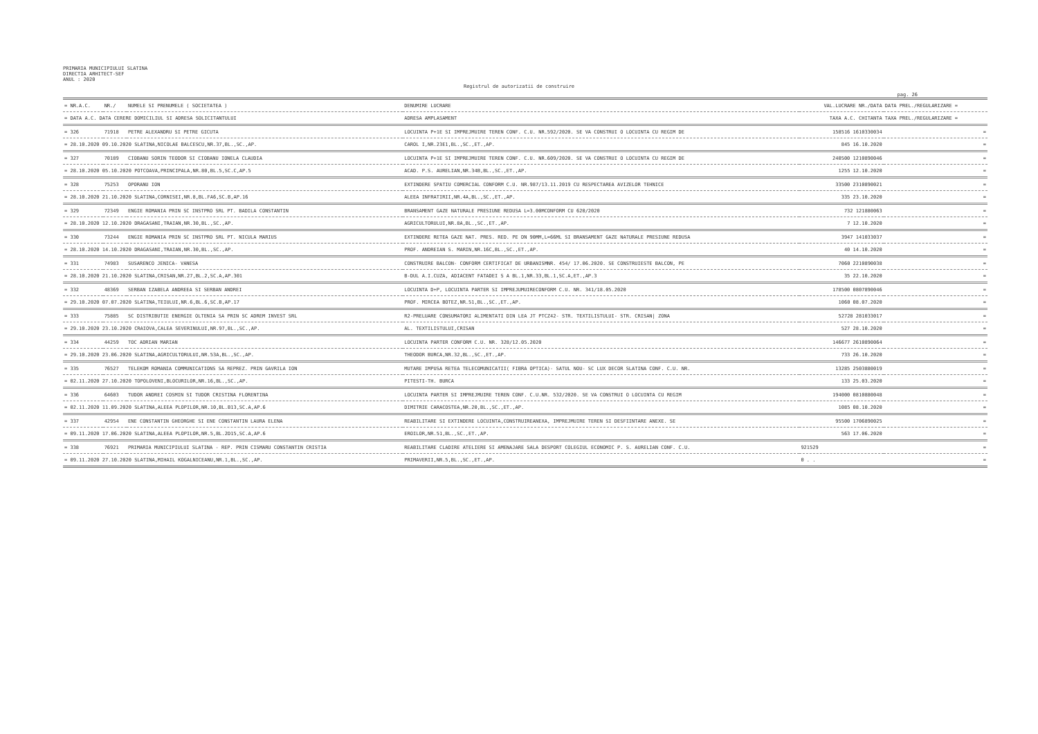PRIMARIA MUNICIPIULUI SLATINA
DIRECTIA ARHITECT-SEF
ANUL : 2020
Registrul de autorizatii de construire
pag. 26
| = NR.A.C. | NR./ | NUMELE SI PRENUMELE ( SOCIETATEA ) | DENUMIRE LUCRARE | VAL.LUCRARE NR./DATA | DATA PREL./REGULARIZARE = |
| --- | --- | --- | --- | --- | --- |
| = DATA A.C. DATA CERERE DOMICILIUL SI ADRESA SOLICITANTULUI | | | ADRESA AMPLASAMENT | TAXA A.C. CHITANTA | TAXA PREL./REGULARIZARE = |
| = 326 | 71918 | PETRE ALEXANDRU SI PETRE GICUTA | LOCUINTA P+1E SI IMPREJMUIRE TEREN CONF. C.U. NR.592/2020. SE VA CONSTRUI O LOCUINTA CU REGIM DE | 158516 1610330034 | = |
| = 28.10.2020 09.10.2020 SLATINA,NICOLAE BALCESCU,NR.37,BL.,SC.,AP. | | | CAROL I,NR.23E1,BL.,SC.,ET.,AP. | 845 16.10.2020 | = |
| = 327 | 70189 | CIOBANU SORIN TEODOR SI CIOBANU IONELA CLAUDIA | LOCUINTA P+1E SI IMPREJMUIRE TEREN CONF. C.U. NR.609/2020. SE VA CONSTRUI O LOCUINTA CU REGIM DE | 240500 1210890046 | = |
| = 28.10.2020 05.10.2020 POTCOAVA,PRINCIPALA,NR.80,BL.5,SC.C,AP.5 | | | ACAD. P.S. AURELIAN,NR.34B,BL.,SC.,ET.,AP. | 1255 12.10.2020 | = |
| = 328 | 75253 | OPORANU ION | EXTINDERE SPATIU COMERCIAL CONFORM C.U. NR.987/13.11.2019 CU RESPECTAREA AVIZELOR TEHNICE | 33500 2310890021 | = |
| = 28.10.2020 21.10.2020 SLATINA,CORNISEI,NR.8,BL.FA6,SC.B,AP.16 | | | ALEEA INFRATIRII,NR.4A,BL.,SC.,ET.,AP. | 335 23.10.2020 | = |
| = 329 | 72349 | ENGIE ROMANIA PRIN SC INSTPRO SRL PT. BADILA CONSTANTIN | BRANSAMENT GAZE NATURALE PRESIUNE REDUSA L=3.00MCONFORM CU 620/2020 | 732 121880063 | = |
| = 28.10.2020 12.10.2020 DRAGASANI,TRAIAN,NR.30,BL.,SC.,AP. | | | AGRICULTORULUI,NR.8A,BL.,SC.,ET.,AP. | 7 12.10.2020 | = |
| = 330 | 73244 | ENGIE ROMANIA PRIN SC INSTPRO SRL PT. NICULA MARIUS | EXTINDERE RETEA GAZE NAT. PRES. RED. PE DN 90MM,L=66ML SI BRANSAMENT GAZE NATURALE PRESIUNE REDUSA | 3947 141033037 | = |
| = 28.10.2020 14.10.2020 DRAGASANI,TRAIAN,NR.30,BL.,SC.,AP. | | | PROF. ANDREIAN S. MARIN,NR.16C,BL.,SC.,ET.,AP. | 40 14.10.2020 | = |
| = 331 | 74983 | SUSARENCO JENICA- VANESA | CONSTRUIRE BALCON- CONFORM CERTIFICAT DE URBANISMNR. 454/ 17.06.2020. SE CONSTRUIESTE BALCON, PE | 7060 2210890038 | = |
| = 28.10.2020 21.10.2020 SLATINA,CRISAN,NR.27,BL.2,SC.A,AP.301 | | | B-DUL A.I.CUZA, ADIACENT FATADEI S A BL.1,NR.33,BL.1,SC.A,ET.,AP.3 | 35 22.10.2020 | = |
| = 332 | 48369 | SERBAN IZABELA ANDREEA SI SERBAN ANDREI | LOCUINTA D+P, LOCUINTA PARTER SI IMPREJUMUIRECONFORM C.U. NR. 341/18.05.2020 | 178500 0807890046 | = |
| = 29.10.2020 07.07.2020 SLATINA,TEIULUI,NR.6,BL.6,SC.B,AP.17 | | | PROF. MIRCEA BOTEZ,NR.51,BL.,SC.,ET.,AP. | 1060 08.07.2020 | = |
| = 333 | 75885 | SC DISTRIBUTIE ENERGIE OLTENIA SA PRIN SC ADREM INVEST SRL | R2-PRELUARE CONSUMATORI ALIMENTATI DIN LEA JT PTCZ42- STR. TEXTILISTULUI- STR. CRISAN/ ZONA | 52728 281033017 | = |
| = 29.10.2020 23.10.2020 CRAIOVA,CALEA SEVERINULUI,NR.97,BL.,SC.,AP. | | | AL. TEXTILISTULUI,CRISAN | 527 28.10.2020 | = |
| = 334 | 44259 | TOC ADRIAN MARIAN | LOCUINTA PARTER CONFORM C.U. NR. 328/12.05.2020 | 146677 2610890064 | = |
| = 29.10.2020 23.06.2020 SLATINA,AGRICULTORULUI,NR.53A,BL.,SC.,AP. | | | THEODOR BURCA,NR.32,BL.,SC.,ET.,AP. | 733 26.10.2020 | = |
| = 335 | 76527 | TELEKOM ROMANIA COMMUNICATIONS SA REPREZ. PRIN GAVRILA ION | MUTARE IMPUSA RETEA TELECOMUNICATII( FIBRA OPTICA)- SATUL NOU- SC LUX DECOR SLATINA CONF. C.U. NR. | 13285 2503880019 | = |
| = 02.11.2020 27.10.2020 TOPOLOVENI,BLOCURILOR,NR.16,BL.,SC.,AP. | | | PITESTI-TH. BURCA | 133 25.03.2020 | = |
| = 336 | 64603 | TUDOR ANDREI COSMIN SI TUDOR CRISTINA FLORENTINA | LOCUINTA PARTER SI IMPREJMUIRE TEREN CONF. C.U.NR. 532/2020. SE VA CONSTRUI O LOCUINTA CU REGIM | 194000 0810880048 | = |
| = 02.11.2020 11.09.2020 SLATINA,ALEEA PLOPILOR,NR.10,BL.B13,SC.A,AP.6 | | | DIMITRIE CARACOSTEA,NR.20,BL.,SC.,ET.,AP. | 1085 08.10.2020 | = |
| = 337 | 42954 | ENE CONSTANTIN GHEORGHE SI ENE CONSTANTIN LAURA ELENA | REABILITARE SI EXTINDERE LOCUINTA,CONSTRUIREANEXA, IMPREJMUIRE TEREN SI DESFIINTARE ANEXE. SE | 95500 1706890025 | = |
| = 09.11.2020 17.06.2020 SLATINA,ALEEA PLOPILOR,NR.5,BL.2D15,SC.A,AP.6 | | | EROILOR,NR.51,BL.,SC.,ET.,AP. | 563 17.06.2020 | = |
| = 338 | 76921 | PRIMARIA MUNICIPIULUI SLATINA - REP. PRIN CISMARU CONSTANTIN CRISTIA | REABILITARE CLADIRE ATELIERE SI AMENAJARE SALA DESPORT COLEGIUL ECONOMIC P. S. AURELIAN CONF. C.U. | 921529 | = |
| = 09.11.2020 27.10.2020 SLATINA,MIHAIL KOGALNICEANU,NR.1,BL.,SC.,AP. | | | PRIMAVERII,NR.5,BL.,SC.,ET.,AP. | 0 . . | = |